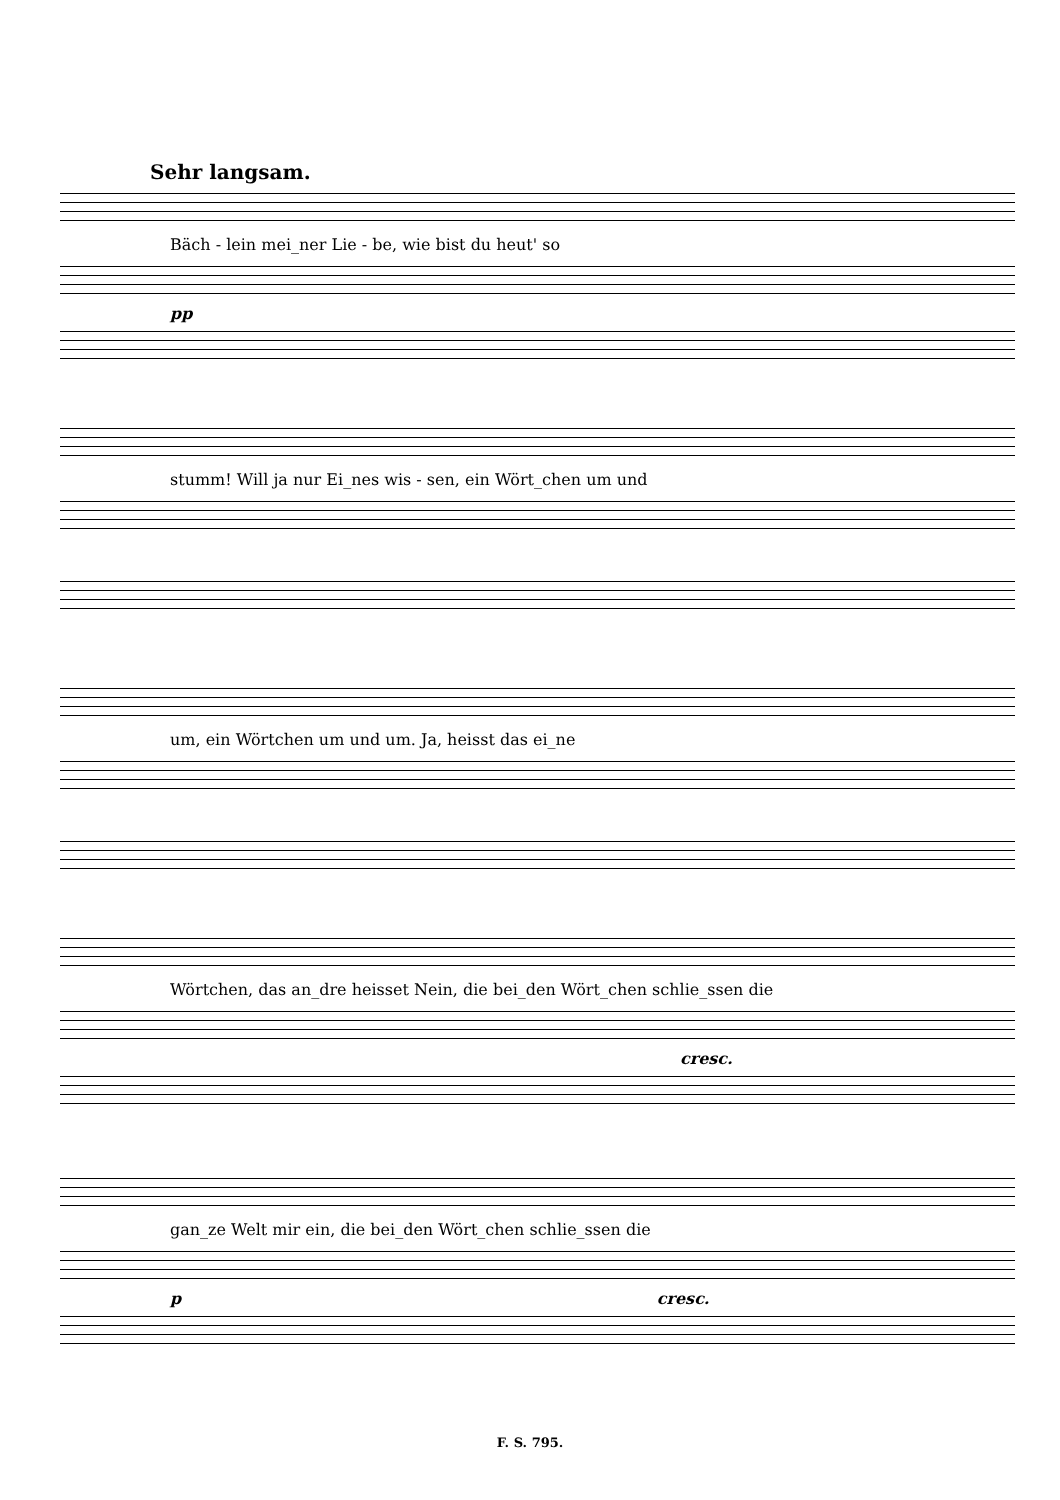Sehr langsam.
Bäch - lein mei_ner Lie - be, wie bist du heut' so
pp
stumm! Will ja nur Ei_nes wis - sen, ein Wört_chen um und
um, ein Wörtchen um und um. Ja, heisst das ei_ne
Wörtchen, das an_dre heisset Nein, die bei_den Wört_chen schlie_ssen die
cresc.
gan_ze Welt mir ein, die bei_den Wört_chen schlie_ssen die
p cresc.
F. S. 795.